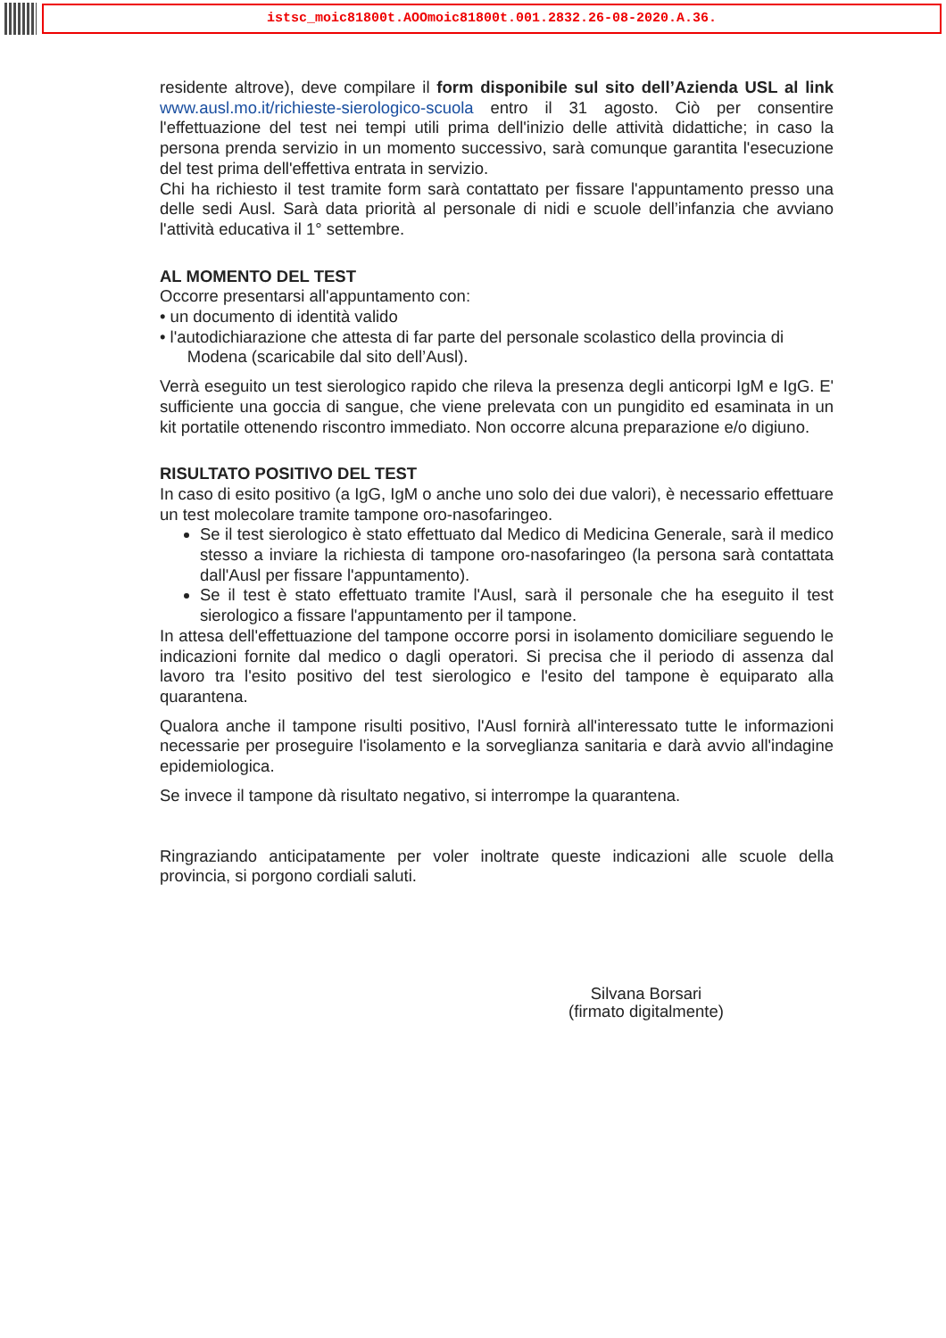istsc_moic81800t.AOOmoic81800t.001.2832.26-08-2020.A.36.
residente altrove), deve compilare il form disponibile sul sito dell’Azienda USL al link www.ausl.mo.it/richieste-sierologico-scuola entro il 31 agosto. Ciò per consentire l'effettuazione del test nei tempi utili prima dell'inizio delle attività didattiche; in caso la persona prenda servizio in un momento successivo, sarà comunque garantita l'esecuzione del test prima dell'effettiva entrata in servizio.
Chi ha richiesto il test tramite form sarà contattato per fissare l'appuntamento presso una delle sedi Ausl. Sarà data priorità al personale di nidi e scuole dell’infanzia che avviano l'attività educativa il 1° settembre.
AL MOMENTO DEL TEST
Occorre presentarsi all'appuntamento con:
• un documento di identità valido
• l'autodichiarazione che attesta di far parte del personale scolastico della provincia di
Modena (scaricabile dal sito dell’Ausl).
Verrà eseguito un test sierologico rapido che rileva la presenza degli anticorpi IgM e IgG. E' sufficiente una goccia di sangue, che viene prelevata con un pungidito ed esaminata in un kit portatile ottenendo riscontro immediato. Non occorre alcuna preparazione e/o digiuno.
RISULTATO POSITIVO DEL TEST
In caso di esito positivo (a IgG, IgM o anche uno solo dei due valori), è necessario effettuare un test molecolare tramite tampone oro-nasofaringeo.
Se il test sierologico è stato effettuato dal Medico di Medicina Generale, sarà il medico stesso a inviare la richiesta di tampone oro-nasofaringeo (la persona sarà contattata dall'Ausl per fissare l'appuntamento).
Se il test è stato effettuato tramite l'Ausl, sarà il personale che ha eseguito il test sierologico a fissare l'appuntamento per il tampone.
In attesa dell'effettuazione del tampone occorre porsi in isolamento domiciliare seguendo le indicazioni fornite dal medico o dagli operatori. Si precisa che il periodo di assenza dal lavoro tra l'esito positivo del test sierologico e l'esito del tampone è equiparato alla quarantena.
Qualora anche il tampone risulti positivo, l'Ausl fornirà all'interessato tutte le informazioni necessarie per proseguire l'isolamento e la sorveglianza sanitaria e darà avvio all'indagine epidemiologica.
Se invece il tampone dà risultato negativo, si interrompe la quarantena.
Ringraziando anticipatamente per voler inoltrate queste indicazioni alle scuole della provincia, si porgono cordiali saluti.
Silvana Borsari
(firmato digitalmente)